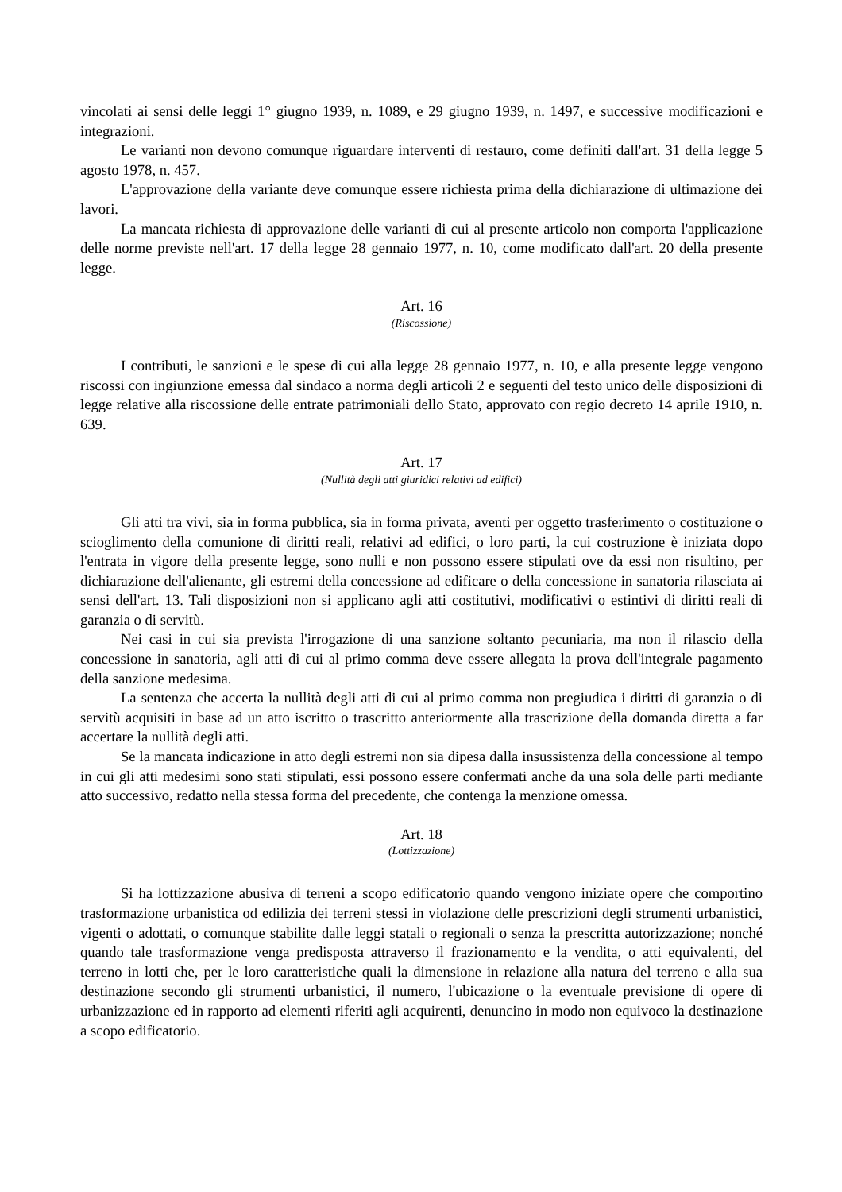vincolati ai sensi delle leggi 1° giugno 1939, n. 1089, e 29 giugno 1939, n. 1497, e successive modificazioni e integrazioni.
Le varianti non devono comunque riguardare interventi di restauro, come definiti dall'art. 31 della legge 5 agosto 1978, n. 457.
L'approvazione della variante deve comunque essere richiesta prima della dichiarazione di ultimazione dei lavori.
La mancata richiesta di approvazione delle varianti di cui al presente articolo non comporta l'applicazione delle norme previste nell'art. 17 della legge 28 gennaio 1977, n. 10, come modificato dall'art. 20 della presente legge.
Art. 16
(Riscossione)
I contributi, le sanzioni e le spese di cui alla legge 28 gennaio 1977, n. 10, e alla presente legge vengono riscossi con ingiunzione emessa dal sindaco a norma degli articoli 2 e seguenti del testo unico delle disposizioni di legge relative alla riscossione delle entrate patrimoniali dello Stato, approvato con regio decreto 14 aprile 1910, n. 639.
Art. 17
(Nullità degli atti giuridici relativi ad edifici)
Gli atti tra vivi, sia in forma pubblica, sia in forma privata, aventi per oggetto trasferimento o costituzione o scioglimento della comunione di diritti reali, relativi ad edifici, o loro parti, la cui costruzione è iniziata dopo l'entrata in vigore della presente legge, sono nulli e non possono essere stipulati ove da essi non risultino, per dichiarazione dell'alienante, gli estremi della concessione ad edificare o della concessione in sanatoria rilasciata ai sensi dell'art. 13. Tali disposizioni non si applicano agli atti costitutivi, modificativi o estintivi di diritti reali di garanzia o di servitù.
Nei casi in cui sia prevista l'irrogazione di una sanzione soltanto pecuniaria, ma non il rilascio della concessione in sanatoria, agli atti di cui al primo comma deve essere allegata la prova dell'integrale pagamento della sanzione medesima.
La sentenza che accerta la nullità degli atti di cui al primo comma non pregiudica i diritti di garanzia o di servitù acquisiti in base ad un atto iscritto o trascritto anteriormente alla trascrizione della domanda diretta a far accertare la nullità degli atti.
Se la mancata indicazione in atto degli estremi non sia dipesa dalla insussistenza della concessione al tempo in cui gli atti medesimi sono stati stipulati, essi possono essere confermati anche da una sola delle parti mediante atto successivo, redatto nella stessa forma del precedente, che contenga la menzione omessa.
Art. 18
(Lottizzazione)
Si ha lottizzazione abusiva di terreni a scopo edificatorio quando vengono iniziate opere che comportino trasformazione urbanistica od edilizia dei terreni stessi in violazione delle prescrizioni degli strumenti urbanistici, vigenti o adottati, o comunque stabilite dalle leggi statali o regionali o senza la prescritta autorizzazione; nonché quando tale trasformazione venga predisposta attraverso il frazionamento e la vendita, o atti equivalenti, del terreno in lotti che, per le loro caratteristiche quali la dimensione in relazione alla natura del terreno e alla sua destinazione secondo gli strumenti urbanistici, il numero, l'ubicazione o la eventuale previsione di opere di urbanizzazione ed in rapporto ad elementi riferiti agli acquirenti, denuncino in modo non equivoco la destinazione a scopo edificatorio.